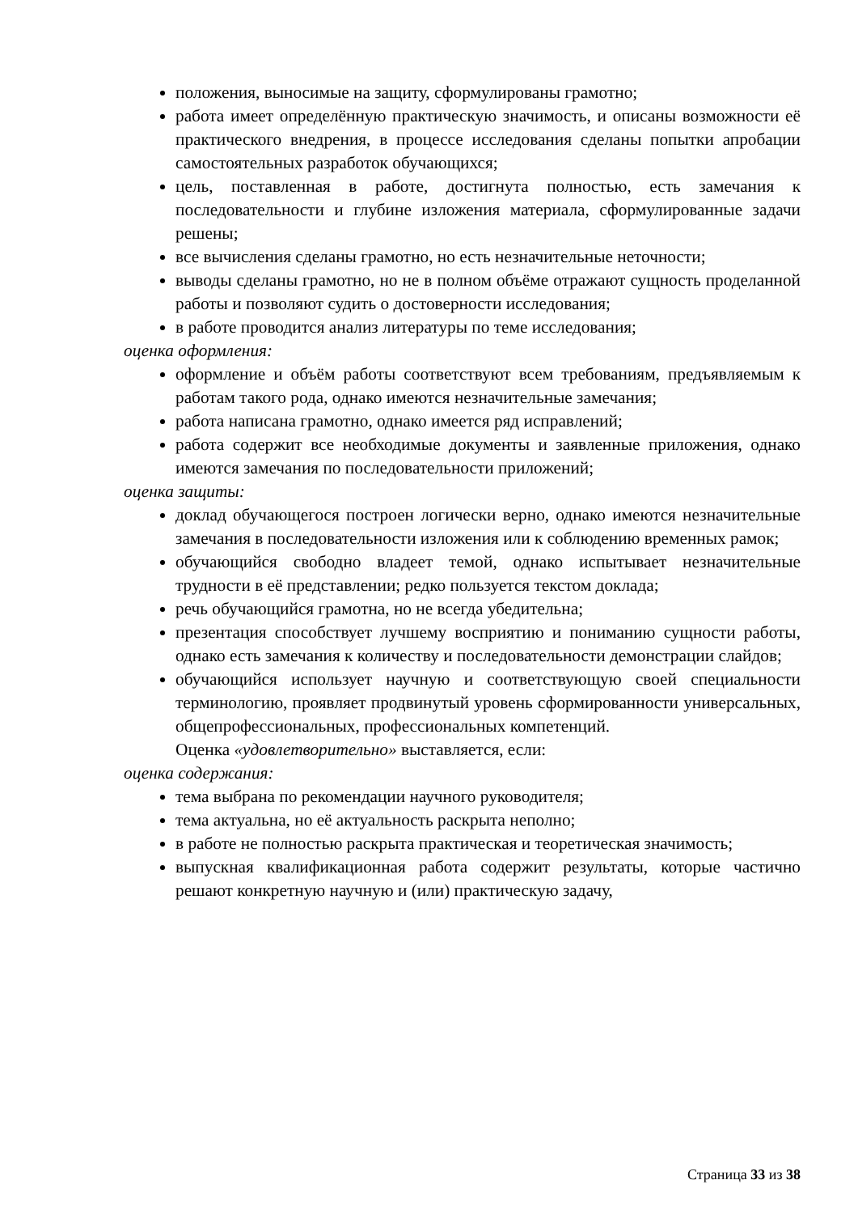положения, выносимые на защиту, сформулированы грамотно;
работа имеет определённую практическую значимость, и описаны возможности её практического внедрения, в процессе исследования сделаны попытки апробации самостоятельных разработок обучающихся;
цель, поставленная в работе, достигнута полностью, есть замечания к последовательности и глубине изложения материала, сформулированные задачи решены;
все вычисления сделаны грамотно, но есть незначительные неточности;
выводы сделаны грамотно, но не в полном объёме отражают сущность проделанной работы и позволяют судить о достоверности исследования;
в работе проводится анализ литературы по теме исследования;
оценка оформления:
оформление и объём работы соответствуют всем требованиям, предъявляемым к работам такого рода, однако имеются незначительные замечания;
работа написана грамотно, однако имеется ряд исправлений;
работа содержит все необходимые документы и заявленные приложения, однако имеются замечания по последовательности приложений;
оценка защиты:
доклад обучающегося построен логически верно, однако имеются незначительные замечания в последовательности изложения или к соблюдению временных рамок;
обучающийся свободно владеет темой, однако испытывает незначительные трудности в её представлении; редко пользуется текстом доклада;
речь обучающийся грамотна, но не всегда убедительна;
презентация способствует лучшему восприятию и пониманию сущности работы, однако есть замечания к количеству и последовательности демонстрации слайдов;
обучающийся использует научную и соответствующую своей специальности терминологию, проявляет продвинутый уровень сформированности универсальных, общепрофессиональных, профессиональных компетенций.
Оценка «удовлетворительно» выставляется, если:
оценка содержания:
тема выбрана по рекомендации научного руководителя;
тема актуальна, но её актуальность раскрыта неполно;
в работе не полностью раскрыта практическая и теоретическая значимость;
выпускная квалификационная работа содержит результаты, которые частично решают конкретную научную и (или) практическую задачу,
Страница 33 из 38